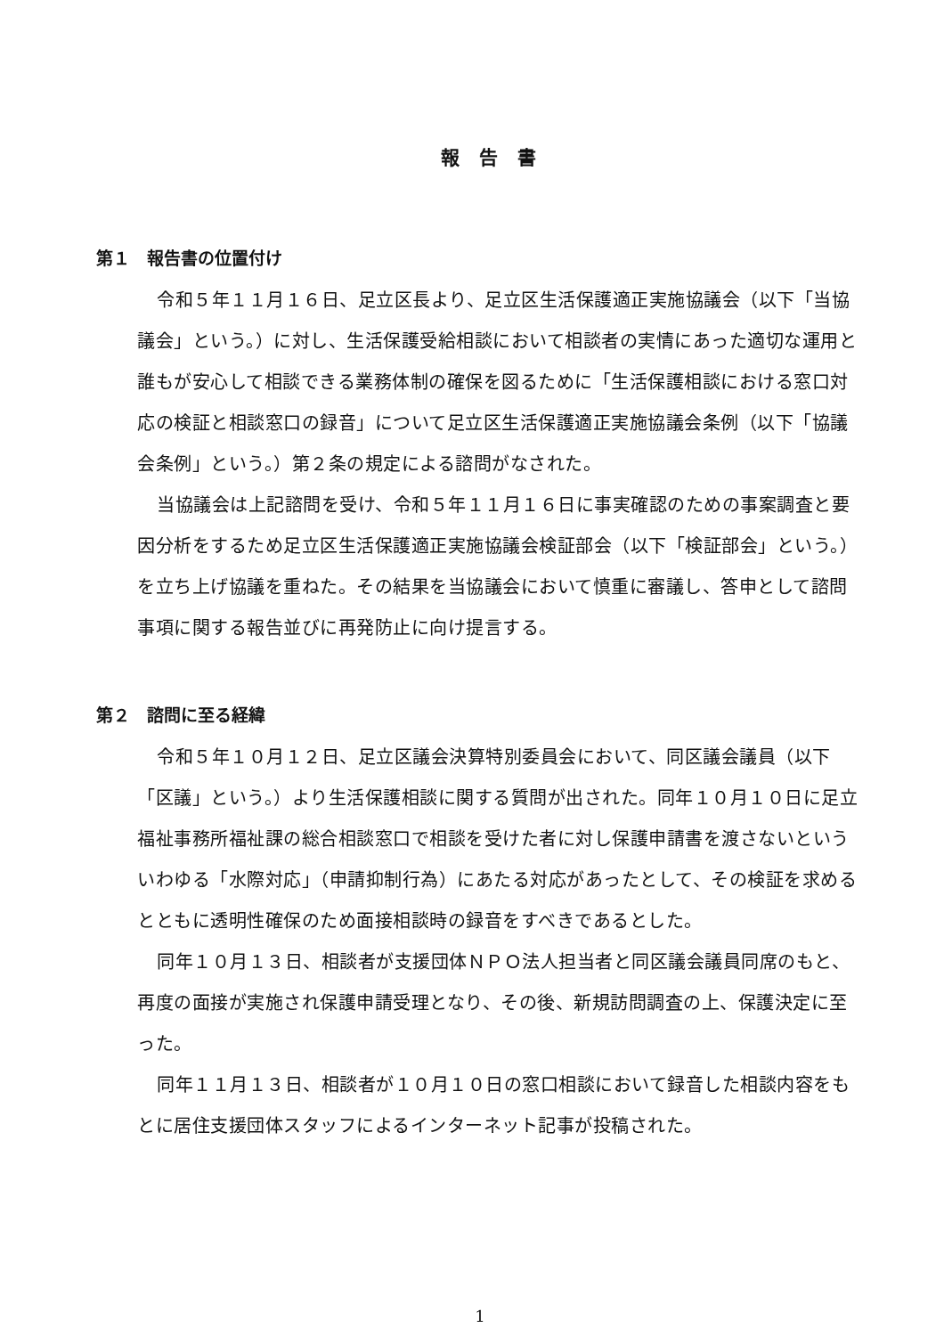報告書
第１　報告書の位置付け
令和５年１１月１６日、足立区長より、足立区生活保護適正実施協議会（以下「当協議会」という。）に対し、生活保護受給相談において相談者の実情にあった適切な運用と誰もが安心して相談できる業務体制の確保を図るために「生活保護相談における窓口対応の検証と相談窓口の録音」について足立区生活保護適正実施協議会条例（以下「協議会条例」という。）第２条の規定による諮問がなされた。
当協議会は上記諮問を受け、令和５年１１月１６日に事実確認のための事案調査と要因分析をするため足立区生活保護適正実施協議会検証部会（以下「検証部会」という。）を立ち上げ協議を重ねた。その結果を当協議会において慎重に審議し、答申として諮問事項に関する報告並びに再発防止に向け提言する。
第２　諮問に至る経緯
令和５年１０月１２日、足立区議会決算特別委員会において、同区議会議員（以下「区議」という。）より生活保護相談に関する質問が出された。同年１０月１０日に足立福祉事務所福祉課の総合相談窓口で相談を受けた者に対し保護申請書を渡さないといういわゆる「水際対応」（申請抑制行為）にあたる対応があったとして、その検証を求めるとともに透明性確保のため面接相談時の録音をすべきであるとした。
同年１０月１３日、相談者が支援団体ＮＰＯ法人担当者と同区議会議員同席のもと、再度の面接が実施され保護申請受理となり、その後、新規訪問調査の上、保護決定に至った。
同年１１月１３日、相談者が１０月１０日の窓口相談において録音した相談内容をもとに居住支援団体スタッフによるインターネット記事が投稿された。
1